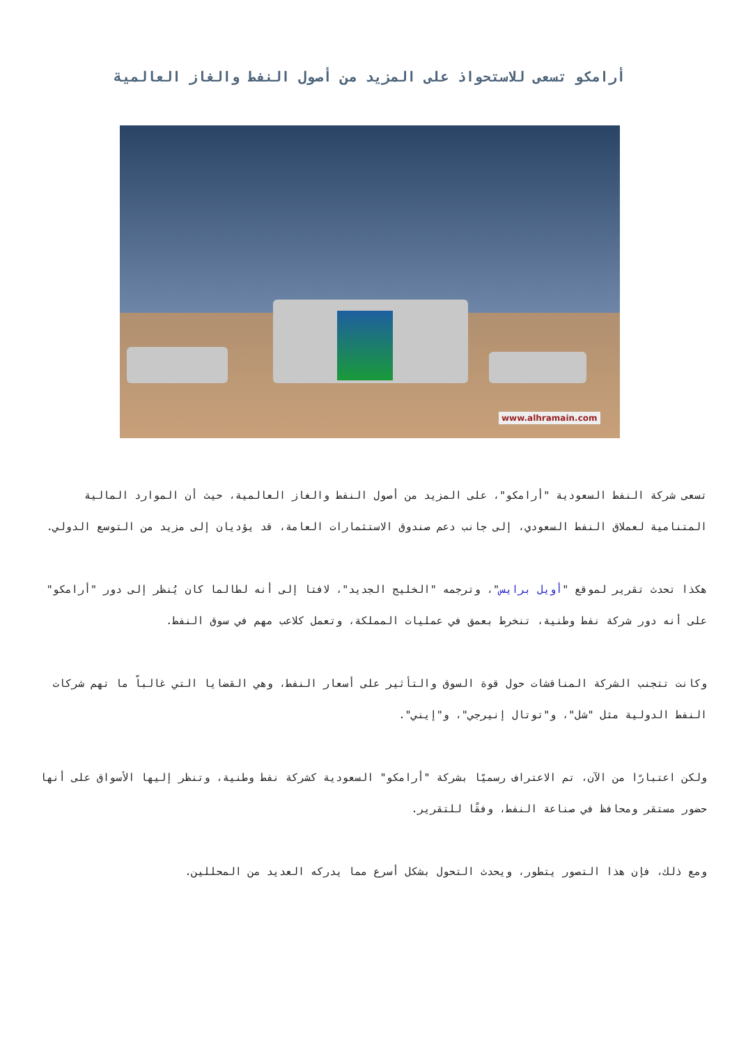أرامكو تسعى للاستحواذ على المزيد من أصول النفط والغاز العالمية
www.alhramain.com
تسعى شركة النفط السعودية "أرامكو"، على المزيد من أصول النفط والغاز العالمية، حيث أن الموارد المالية المتنامية لعملاق النفط السعودي، إلى جانب دعم صندوق الاستثمارات العامة، قد يؤديان إلى مزيد من التوسع الدولي.
هكذا تحدث تقرير لموقع "أويل برايس"، وترجمه "الخليج الجديد"، لافتا إلى أنه لطالما كان يُنظر إلى دور "أرامكو" على أنه دور شركة نفط وطنية، تنخرط بعمق في عمليات المملكة، وتعمل كلاعب مهم في سوق النفط.
وكانت تتجنب الشركة المناقشات حول قوة السوق والتأثير على أسعار النفط، وهي القضايا التي غالباً ما تهم شركات النفط الدولية مثل "شل"، و"توتال إنيرجي"، و"إيني".
ولكن اعتبارًا من الآن، تم الاعتراف رسميًا بشركة "أرامكو" السعودية كشركة نفط وطنية، وتنظر إليها الأسواق على أنها حضور مستقر ومحافظ في صناعة النفط، وفقًا للتقرير.
ومع ذلك، فإن هذا التصور يتطور، ويحدث التحول بشكل أسرع مما يدركه العديد من المحللين.